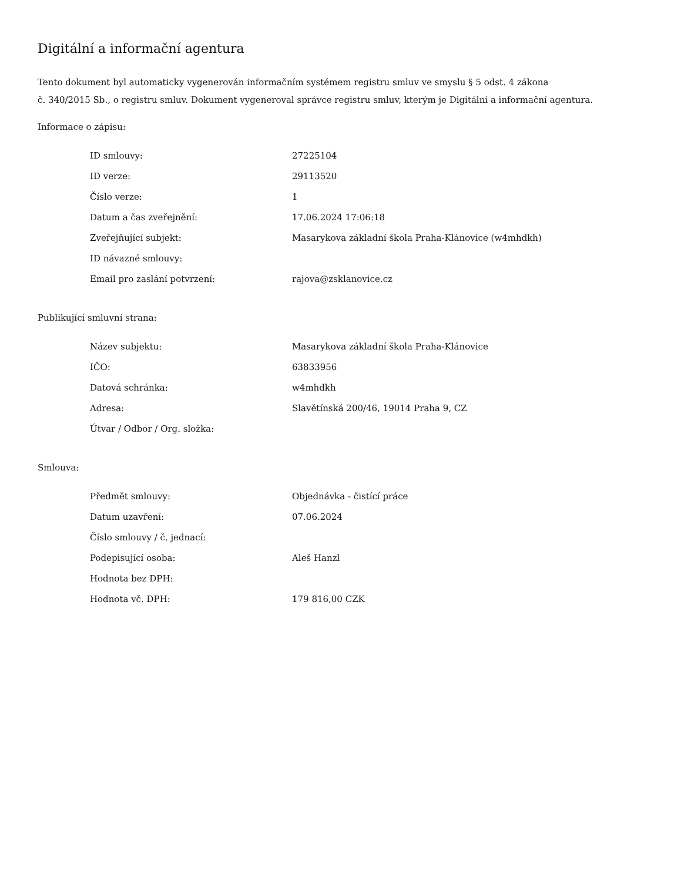Digitální a informační agentura
Tento dokument byl automaticky vygenerován informačním systémem registru smluv ve smyslu § 5 odst. 4 zákona
č. 340/2015 Sb., o registru smluv. Dokument vygeneroval správce registru smluv, kterým je Digitální a informační agentura.
Informace o zápisu:
| ID smlouvy: | 27225104 |
| ID verze: | 29113520 |
| Číslo verze: | 1 |
| Datum a čas zveřejnění: | 17.06.2024 17:06:18 |
| Zveřejňující subjekt: | Masarykova základní škola Praha-Klánovice (w4mhdkh) |
| ID návazné smlouvy: | |
| Email pro zaslání potvrzení: | rajova@zsklanovice.cz |
Publikující smluvní strana:
| Název subjektu: | Masarykova základní škola Praha-Klánovice |
| IČO: | 63833956 |
| Datová schránka: | w4mhdkh |
| Adresa: | Slavětínská 200/46, 19014 Praha 9, CZ |
| Útvar / Odbor / Org. složka: | |
Smlouva:
| Předmět smlouvy: | Objednávka - čistící práce |
| Datum uzavření: | 07.06.2024 |
| Číslo smlouvy / č. jednací: | |
| Podepisující osoba: | Aleš Hanzl |
| Hodnota bez DPH: | |
| Hodnota vč. DPH: | 179 816,00 CZK |